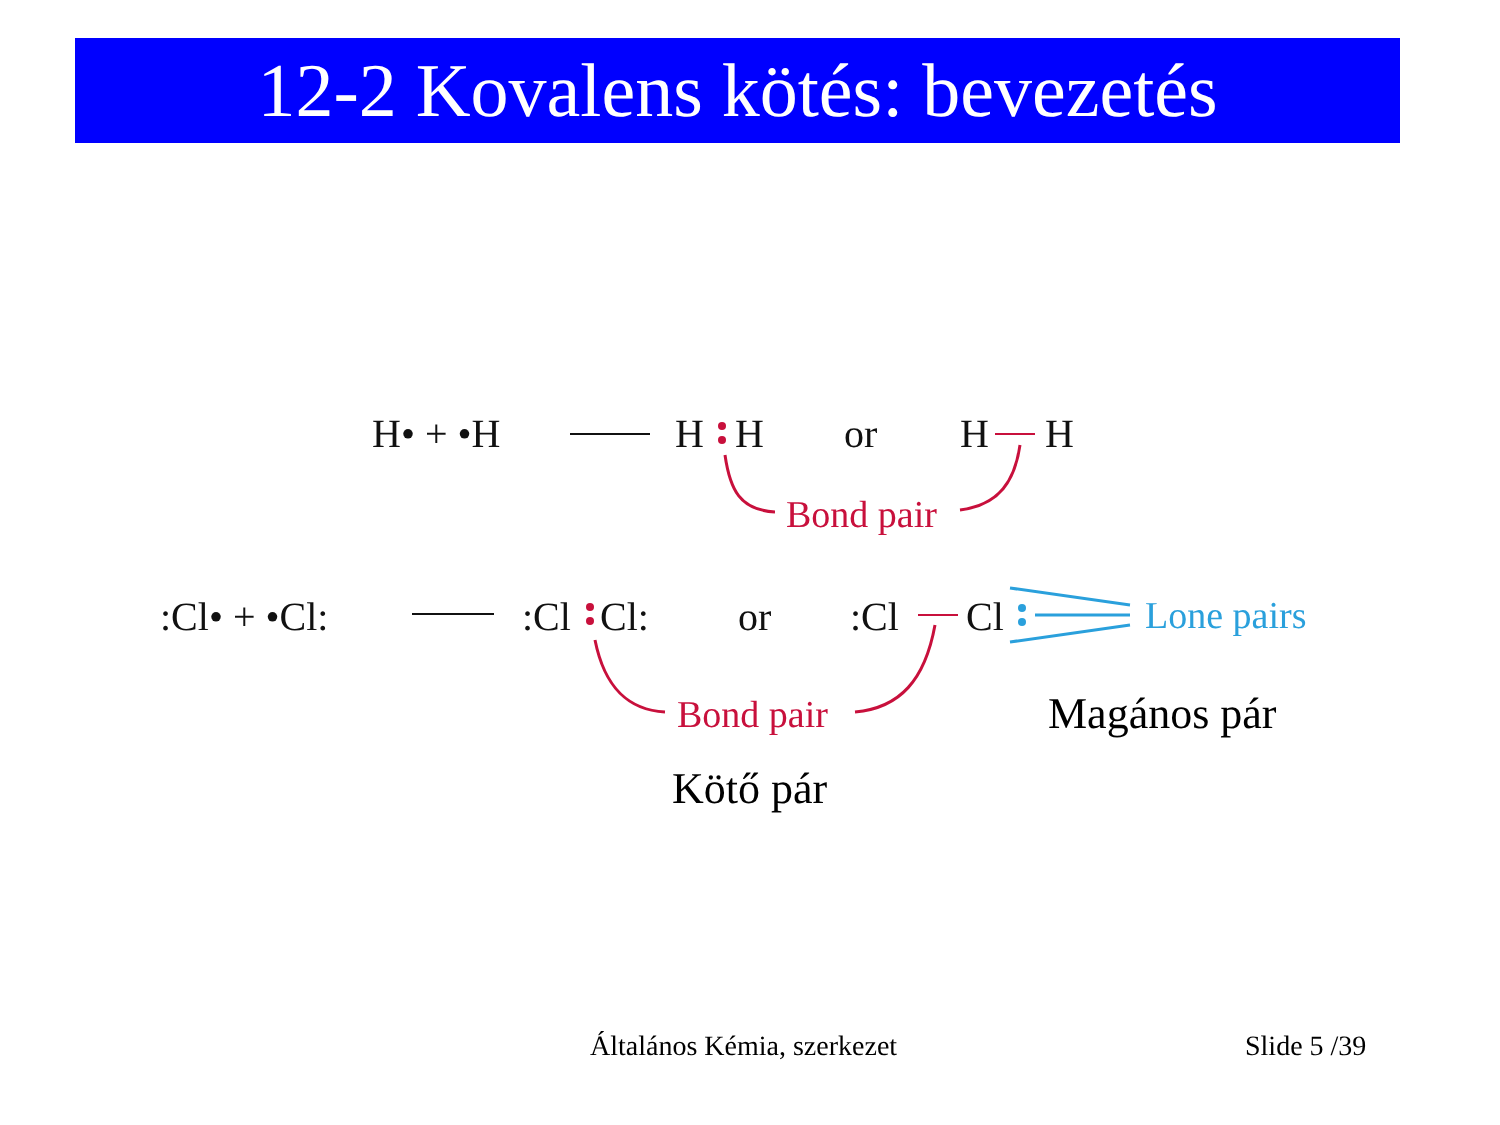12-2 Kovalens kötés: bevezetés
H• + •H
H
H
or
H
H
:Cl• + •Cl:
:Cl
Cl:
or
:Cl
Cl
Bond pair
Bond pair
Lone pairs
Magános pár
Kötő pár
Általános Kémia, szerkezet Slide 5 /39